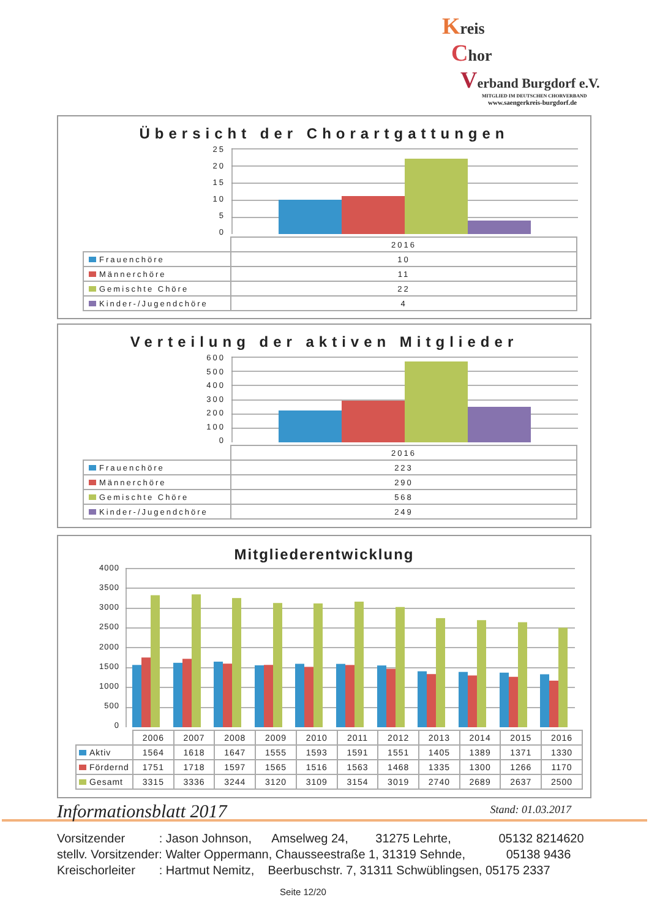Kreis
Chor
Verband Burgdorf e.V.
MITGLIED IM DEUTSCHEN CHORVERBAND
www.saengerkreis-burgdorf.de
Übersicht der Chorartgattungen
25
20
15
10
5
0
| | 2016 |
| --- | --- |
| Frauenchöre | 10 |
| Männerchöre | 11 |
| Gemischte Chöre | 22 |
| Kinder-/Jugendchöre | 4 |
Verteilung der aktiven Mitglieder
600
500
400
300
200
100
0
| | 2016 |
| --- | --- |
| Frauenchöre | 223 |
| Männerchöre | 290 |
| Gemischte Chöre | 568 |
| Kinder-/Jugendchöre | 249 |
Mitgliederentwicklung
4000
3500
3000
2500
2000
1500
1000
500
0
| | 2006 | 2007 | 2008 | 2009 | 2010 | 2011 | 2012 | 2013 | 2014 | 2015 | 2016 |
| --- | --- | --- | --- | --- | --- | --- | --- | --- | --- | --- | --- |
| Aktiv | 1564 | 1618 | 1647 | 1555 | 1593 | 1591 | 1551 | 1405 | 1389 | 1371 | 1330 |
| Fördernd | 1751 | 1718 | 1597 | 1565 | 1516 | 1563 | 1468 | 1335 | 1300 | 1266 | 1170 |
| Gesamt | 3315 | 3336 | 3244 | 3120 | 3109 | 3154 | 3019 | 2740 | 2689 | 2637 | 2500 |
Informationsblatt 2017 Stand: 01.03.2017
Vorsitzender : Jason Johnson, Amselweg 24, 31275 Lehrte, 05132 8214620 stellv. Vorsitzender: Walter Oppermann, Chausseestraße 1, 31319 Sehnde, 05138 9436 Kreischorleiter : Hartmut Nemitz, Beerbuschstr. 7, 31311 Schwüblingsen, 05175 2337
Seite 12/20